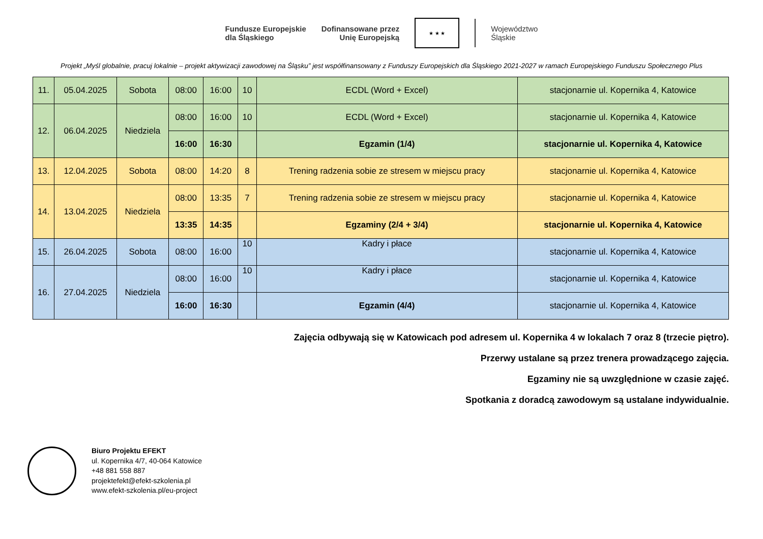Fundusze Europejskie
dla Śląskiego
Dofinansowane przez
Unię Europejską
★ ★ ★
Województwo
Śląskie
Projekt „Myśl globalnie, pracuj lokalnie – projekt aktywizacji zawodowej na Śląsku” jest współfinansowany z Funduszy Europejskich dla Śląskiego 2021-2027 w ramach Europejskiego Funduszu Społecznego Plus
| 11. | 05.04.2025 | Sobota | 08:00 | 16:00 | 10 | ECDL (Word + Excel) | stacjonarnie ul. Kopernika 4, Katowice |
| 12. | 06.04.2025 | Niedziela | 08:00 | 16:00 | 10 | ECDL (Word + Excel) | stacjonarnie ul. Kopernika 4, Katowice |
| | | | 16:00 | 16:30 | | Egzamin (1/4) | stacjonarnie ul. Kopernika 4, Katowice |
| 13. | 12.04.2025 | Sobota | 08:00 | 14:20 | 8 | Trening radzenia sobie ze stresem w miejscu pracy | stacjonarnie ul. Kopernika 4, Katowice |
| 14. | 13.04.2025 | Niedziela | 08:00 | 13:35 | 7 | Trening radzenia sobie ze stresem w miejscu pracy | stacjonarnie ul. Kopernika 4, Katowice |
| | | | 13:35 | 14:35 | | Egzaminy (2/4 + 3/4) | stacjonarnie ul. Kopernika 4, Katowice |
| 15. | 26.04.2025 | Sobota | 08:00 | 16:00 | 10 | Kadry i płace | stacjonarnie ul. Kopernika 4, Katowice |
| 16. | 27.04.2025 | Niedziela | 08:00 | 16:00 | 10 | Kadry i płace | stacjonarnie ul. Kopernika 4, Katowice |
| | | | 16:00 | 16:30 | | Egzamin (4/4) | stacjonarnie ul. Kopernika 4, Katowice |
Zajęcia odbywają się w Katowicach pod adresem ul. Kopernika 4 w lokalach 7 oraz 8 (trzecie piętro).
Przerwy ustalane są przez trenera prowadzącego zajęcia.
Egzaminy nie są uwzględnione w czasie zajęć.
Spotkania z doradcą zawodowym są ustalane indywidualnie.
Biuro Projektu EFEKT
ul. Kopernika 4/7, 40-064 Katowice
+48 881 558 887
projektefekt@efekt-szkolenia.pl
www.efekt-szkolenia.pl/eu-project